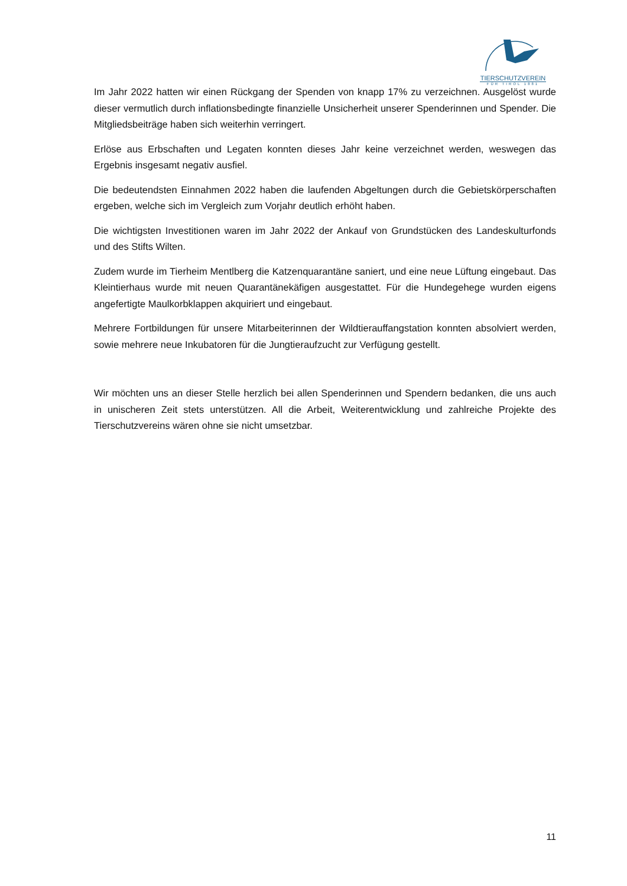TIERSCHUTZVEREIN
FÜR TIROL 1881
Im Jahr 2022 hatten wir einen Rückgang der Spenden von knapp 17% zu verzeichnen. Ausgelöst wurde dieser vermutlich durch inflationsbedingte finanzielle Unsicherheit unserer Spenderinnen und Spender. Die Mitgliedsbeiträge haben sich weiterhin verringert.
Erlöse aus Erbschaften und Legaten konnten dieses Jahr keine verzeichnet werden, weswegen das Ergebnis insgesamt negativ ausfiel.
Die bedeutendsten Einnahmen 2022 haben die laufenden Abgeltungen durch die Gebietskörperschaften ergeben, welche sich im Vergleich zum Vorjahr deutlich erhöht haben.
Die wichtigsten Investitionen waren im Jahr 2022 der Ankauf von Grundstücken des Landeskulturfonds und des Stifts Wilten.
Zudem wurde im Tierheim Mentlberg die Katzenquarantäne saniert, und eine neue Lüftung eingebaut. Das Kleintierhaus wurde mit neuen Quarantänekäfigen ausgestattet. Für die Hundegehege wurden eigens angefertigte Maulkorbklappen akquiriert und eingebaut.
Mehrere Fortbildungen für unsere Mitarbeiterinnen der Wildtierauffangstation konnten absolviert werden, sowie mehrere neue Inkubatoren für die Jungtieraufzucht zur Verfügung gestellt.
Wir möchten uns an dieser Stelle herzlich bei allen Spenderinnen und Spendern bedanken, die uns auch in unischeren Zeit stets unterstützen. All die Arbeit, Weiterentwicklung und zahlreiche Projekte des Tierschutzvereins wären ohne sie nicht umsetzbar.
11